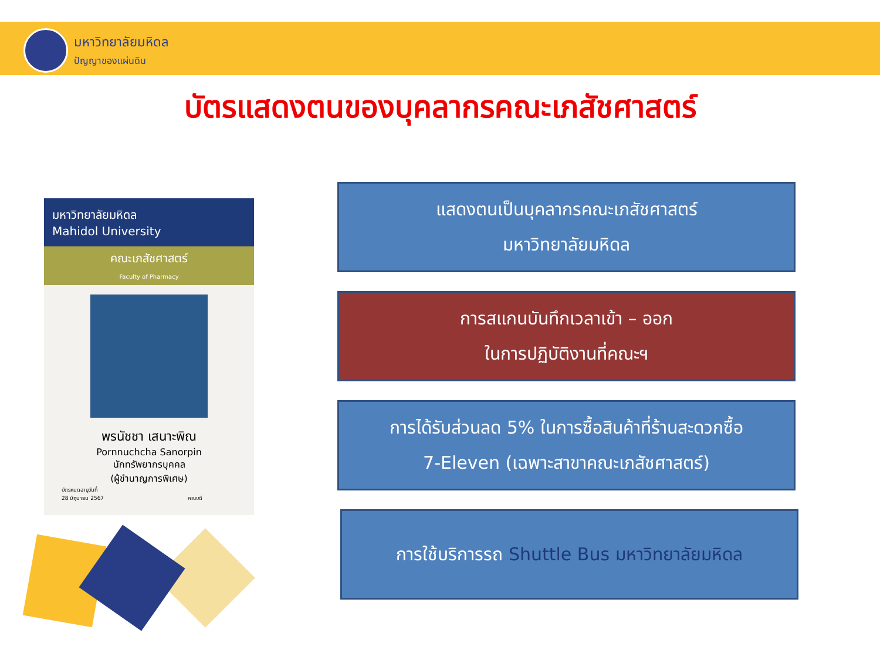มหาวิทยาลัยมหิดล
ปัญญาของแผ่นดิน
บัตรแสดงตนของบุคลากรคณะเภสัชศาสตร์
มหาวิทยาลัยมหิดล
Mahidol University
คณะเภสัชศาสตร์
Faculty of Pharmacy
พรนัชชา เสนาะพิณ
Pornnuchcha Sanorpin
นักทรัพยากรบุคคล
(ผู้ชำนาญการพิเศษ)
บัตรหมดอายุวันที่
28 มิถุนายน 2567 คณบดี
แสดงตนเป็นบุคลากรคณะเภสัชศาสตร์
มหาวิทยาลัยมหิดล
การสแกนบันทึกเวลาเข้า – ออก
ในการปฏิบัติงานที่คณะฯ
การได้รับส่วนลด 5% ในการซื้อสินค้าที่ร้านสะดวกซื้อ
7-Eleven (เฉพาะสาขาคณะเภสัชศาสตร์)
การใช้บริการรถ Shuttle Bus มหาวิทยาลัยมหิดล